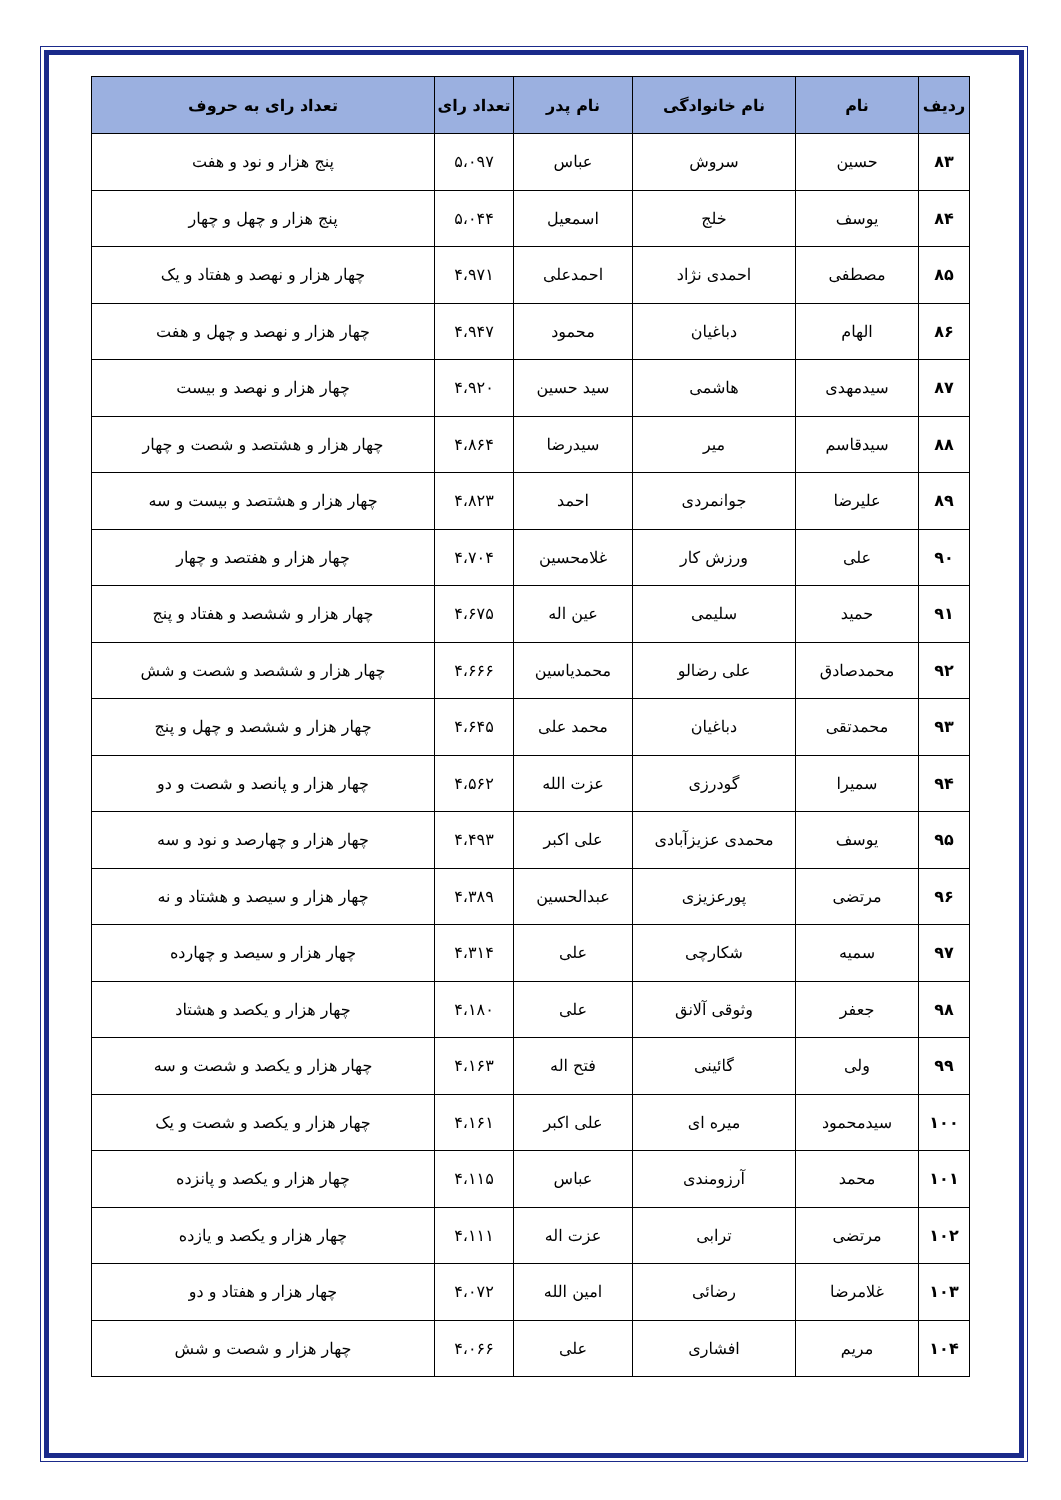| ردیف | نام | نام خانوادگی | نام پدر | تعداد رای | تعداد رای به حروف |
| --- | --- | --- | --- | --- | --- |
| ۸۳ | حسین | سروش | عباس | ۵،۰۹۷ | پنج هزار و نود و هفت |
| ۸۴ | یوسف | خلج | اسمعیل | ۵،۰۴۴ | پنج هزار و چهل و چهار |
| ۸۵ | مصطفی | احمدی نژاد | احمدعلی | ۴،۹۷۱ | چهار هزار و نهصد و هفتاد و یک |
| ۸۶ | الهام | دباغیان | محمود | ۴،۹۴۷ | چهار هزار و نهصد و چهل و هفت |
| ۸۷ | سیدمهدی | هاشمی | سید حسین | ۴،۹۲۰ | چهار هزار و نهصد و بیست |
| ۸۸ | سیدقاسم | میر | سیدرضا | ۴،۸۶۴ | چهار هزار و هشتصد و شصت و چهار |
| ۸۹ | علیرضا | جوانمردی | احمد | ۴،۸۲۳ | چهار هزار و هشتصد و بیست و سه |
| ۹۰ | علی | ورزش کار | غلامحسین | ۴،۷۰۴ | چهار هزار و هفتصد و چهار |
| ۹۱ | حمید | سلیمی | عین اله | ۴،۶۷۵ | چهار هزار و ششصد و هفتاد و پنج |
| ۹۲ | محمدصادق | علی رضالو | محمدیاسین | ۴،۶۶۶ | چهار هزار و ششصد و شصت و شش |
| ۹۳ | محمدتقی | دباغیان | محمد علی | ۴،۶۴۵ | چهار هزار و ششصد و چهل و پنج |
| ۹۴ | سمیرا | گودرزی | عزت الله | ۴،۵۶۲ | چهار هزار و پانصد و شصت و دو |
| ۹۵ | یوسف | محمدی عزیزآبادی | علی اکبر | ۴،۴۹۳ | چهار هزار و چهارصد و نود و سه |
| ۹۶ | مرتضی | پورعزیزی | عبدالحسین | ۴،۳۸۹ | چهار هزار و سیصد و هشتاد و نه |
| ۹۷ | سمیه | شکارچی | علی | ۴،۳۱۴ | چهار هزار و سیصد و چهارده |
| ۹۸ | جعفر | وثوقی آلانق | علی | ۴،۱۸۰ | چهار هزار و یکصد و هشتاد |
| ۹۹ | ولی | گائینی | فتح اله | ۴،۱۶۳ | چهار هزار و یکصد و شصت و سه |
| ۱۰۰ | سیدمحمود | میره ای | علی اکبر | ۴،۱۶۱ | چهار هزار و یکصد و شصت و یک |
| ۱۰۱ | محمد | آرزومندی | عباس | ۴،۱۱۵ | چهار هزار و یکصد و پانزده |
| ۱۰۲ | مرتضی | ترابی | عزت اله | ۴،۱۱۱ | چهار هزار و یکصد و یازده |
| ۱۰۳ | غلامرضا | رضائی | امین الله | ۴،۰۷۲ | چهار هزار و هفتاد و دو |
| ۱۰۴ | مریم | افشاری | علی | ۴،۰۶۶ | چهار هزار و شصت و شش |